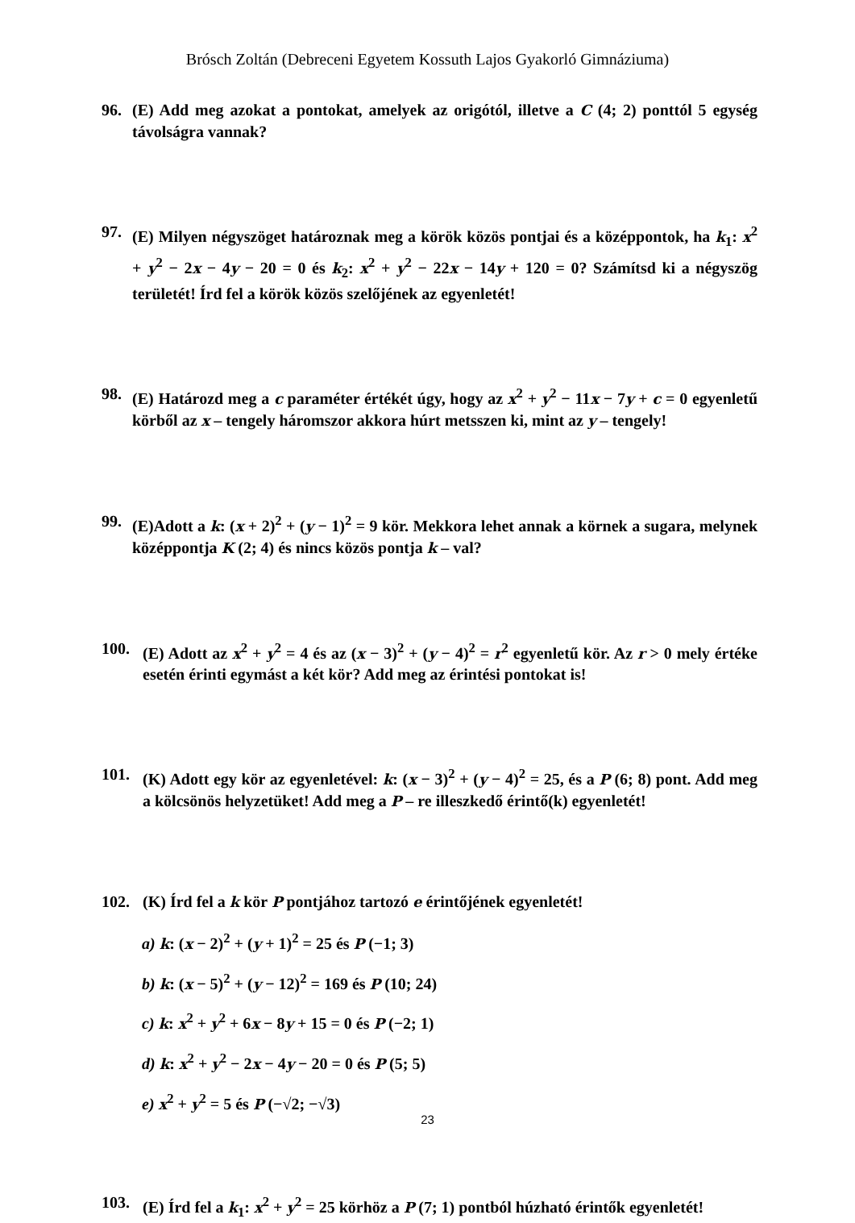Brósch Zoltán (Debreceni Egyetem Kossuth Lajos Gyakorló Gimnáziuma)
96. (E) Add meg azokat a pontokat, amelyek az origótól, illetve a C (4; 2) ponttól 5 egység távolságra vannak?
97. (E) Milyen négyszöget határoznak meg a körök közös pontjai és a középpontok, ha k<sub>1</sub>: x<sup>2</sup> + y<sup>2</sup> − 2x − 4y − 20 = 0 és k<sub>2</sub>: x<sup>2</sup> + y<sup>2</sup> − 22x − 14y + 120 = 0? Számítsd ki a négyszög területét! Írd fel a körök közös szelőjének az egyenletét!
98. (E) Határozd meg a c paraméter értékét úgy, hogy az x<sup>2</sup> + y<sup>2</sup> − 11x − 7y + c = 0 egyenletű körből az x – tengely háromszor akkora húrt metsszen ki, mint az y – tengely!
99. (E)Adott a k: (x + 2)<sup>2</sup> + (y − 1)<sup>2</sup> = 9 kör. Mekkora lehet annak a körnek a sugara, melynek középpontja K (2; 4) és nincs közös pontja k – val?
100. (E) Adott az x<sup>2</sup> + y<sup>2</sup> = 4 és az (x − 3)<sup>2</sup> + (y − 4)<sup>2</sup> = r<sup>2</sup> egyenletű kör. Az r > 0 mely értéke esetén érinti egymást a két kör? Add meg az érintési pontokat is!
101. (K) Adott egy kör az egyenletével: k: (x − 3)<sup>2</sup> + (y − 4)<sup>2</sup> = 25, és a P (6; 8) pont. Add meg a kölcsönös helyzetüket! Add meg a P – re illeszkedő érintő(k) egyenletét!
102. (K) Írd fel a k kör P pontjához tartozó e érintőjének egyenletét!
a) k: (x − 2)<sup>2</sup> + (y + 1)<sup>2</sup> = 25 és P (−1; 3)
b) k: (x − 5)<sup>2</sup> + (y − 12)<sup>2</sup> = 169 és P (10; 24)
c) k: x<sup>2</sup> + y<sup>2</sup> + 6x − 8y + 15 = 0 és P (−2; 1)
d) k: x<sup>2</sup> + y<sup>2</sup> − 2x − 4y − 20 = 0 és P (5; 5)
e) x<sup>2</sup> + y<sup>2</sup> = 5 és P (−√2; −√3)
103. (E) Írd fel a k<sub>1</sub>: x<sup>2</sup> + y<sup>2</sup> = 25 körhöz a P (7; 1) pontból húzható érintők egyenletét!
23